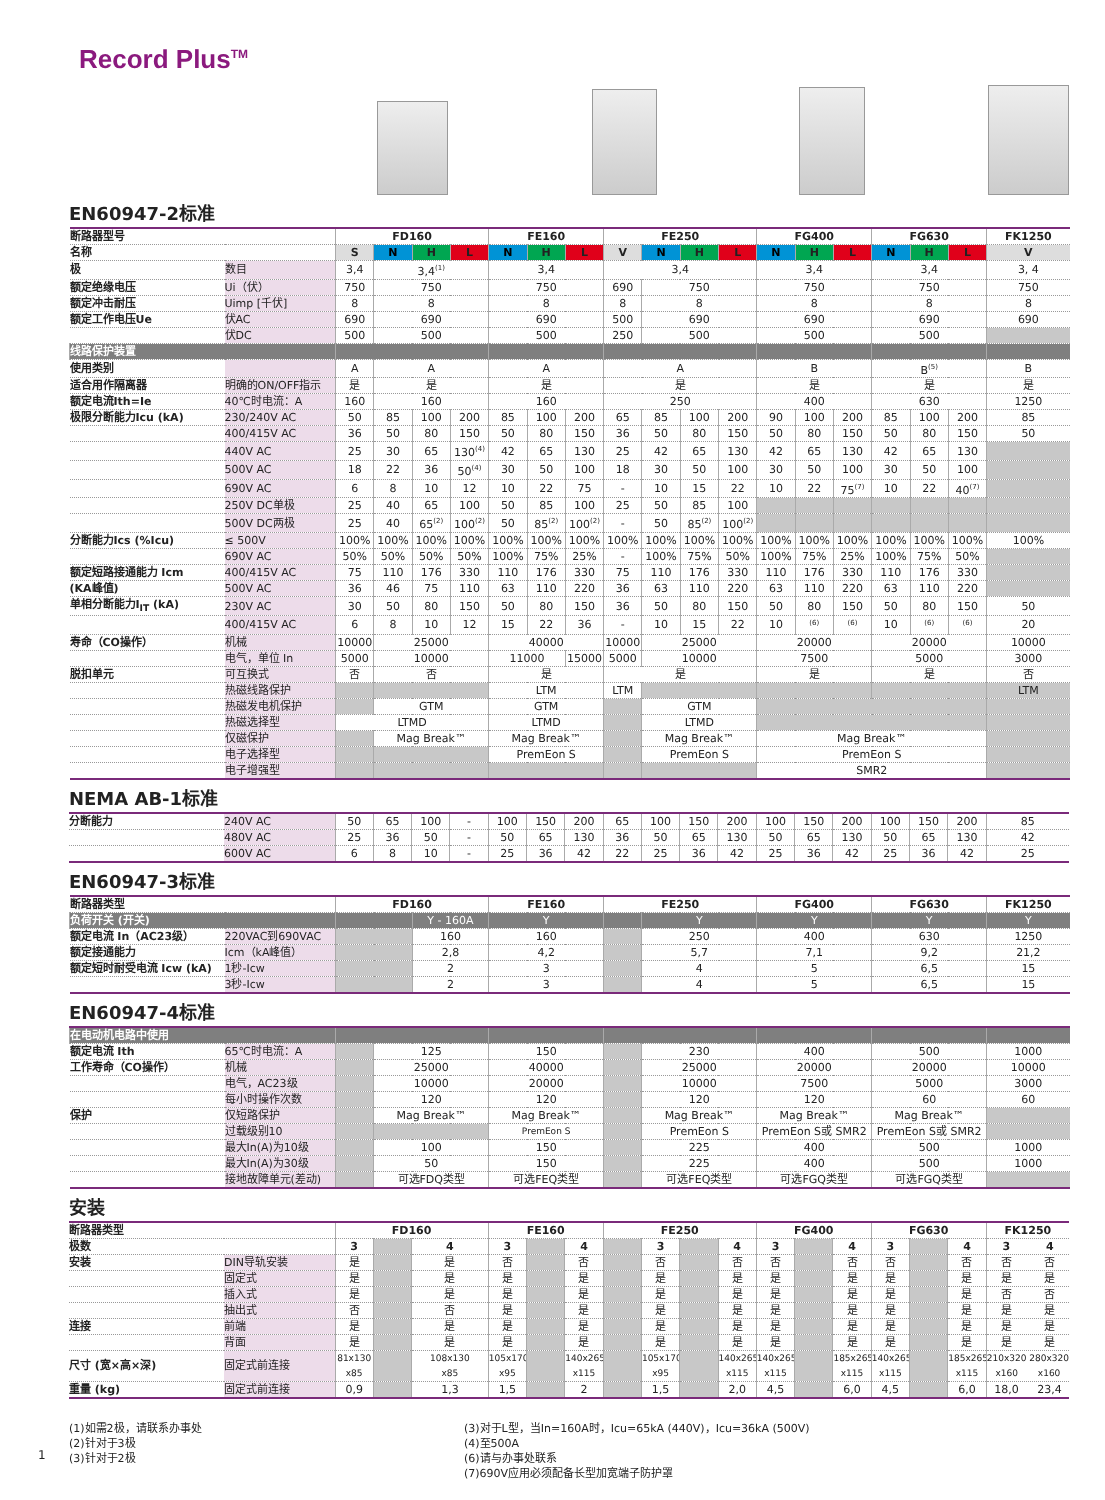Record Plus<sup>TM</sup>
EN60947-2标准
| 断路器型号 | | FD160 | | | | FE160 | | | FE250 | | | | FG400 | | | FG630 | | | FK1250 |
| 名称 | | S | N | H | L | N | H | L | V | N | H | L | N | H | L | N | H | L | V |
| 极 | 数目 | 3,4 | 3,4<sup>(1)</sup> | | | 3,4 | | | 3,4 | | | | 3,4 | | | 3,4 | | | 3, 4 |
| 额定绝缘电压 | Ui（伏） | 750 | 750 | | | 750 | | | 690 | 750 | | | 750 | | | 750 | | | 750 |
| 额定冲击耐压 | Uimp [千伏] | 8 | 8 | | | 8 | | | 8 | 8 | | | 8 | | | 8 | | | 8 |
| 额定工作电压Ue | 伏AC | 690 | 690 | | | 690 | | | 500 | 690 | | | 690 | | | 690 | | | 690 |
| | 伏DC | 500 | 500 | | | 500 | | | 250 | 500 | | | 500 | | | 500 | | | |
| 线路保护装置 | | | | | | | | | | | | | | | | | | | |
| 使用类别 | | A | A | | | A | | | A | | | | B | | | B<sup>(5)</sup> | | | B |
| 适合用作隔离器 | 明确的ON/OFF指示 | 是 | 是 | | | 是 | | | 是 | | | | 是 | | | 是 | | | 是 |
| 额定电流Ith=Ie | 40℃时电流：A | 160 | 160 | | | 160 | | | 250 | | | | 400 | | | 630 | | | 1250 |
| 极限分断能力Icu (kA) | 230/240V AC | 50 | 85 | 100 | 200 | 85 | 100 | 200 | 65 | 85 | 100 | 200 | 90 | 100 | 200 | 85 | 100 | 200 | 85 |
| | 400/415V AC | 36 | 50 | 80 | 150 | 50 | 80 | 150 | 36 | 50 | 80 | 150 | 50 | 80 | 150 | 50 | 80 | 150 | 50 |
| | 440V AC | 25 | 30 | 65 | 130<sup>(4)</sup> | 42 | 65 | 130 | 25 | 42 | 65 | 130 | 42 | 65 | 130 | 42 | 65 | 130 | |
| | 500V AC | 18 | 22 | 36 | 50<sup>(4)</sup> | 30 | 50 | 100 | 18 | 30 | 50 | 100 | 30 | 50 | 100 | 30 | 50 | 100 | |
| | 690V AC | 6 | 8 | 10 | 12 | 10 | 22 | 75 | - | 10 | 15 | 22 | 10 | 22 | 75<sup>(7)</sup> | 10 | 22 | 40<sup>(7)</sup> | |
| | 250V DC单极 | 25 | 40 | 65 | 100 | 50 | 85 | 100 | 25 | 50 | 85 | 100 | | | | | | | |
| | 500V DC两极 | 25 | 40 | 65<sup>(2)</sup> | 100<sup>(2)</sup> | 50 | 85<sup>(2)</sup> | 100<sup>(2)</sup> | - | 50 | 85<sup>(2)</sup> | 100<sup>(2)</sup> | | | | | | | |
| 分断能力Ics (%Icu) | ≤ 500V | 100% | 100% | 100% | 100% | 100% | 100% | 100% | 100% | 100% | 100% | 100% | 100% | 100% | 100% | 100% | 100% | 100% | 100% |
| | 690V AC | 50% | 50% | 50% | 50% | 100% | 75% | 25% | - | 100% | 75% | 50% | 100% | 75% | 25% | 100% | 75% | 50% | |
| 额定短路接通能力 Icm | 400/415V AC | 75 | 110 | 176 | 330 | 110 | 176 | 330 | 75 | 110 | 176 | 330 | 110 | 176 | 330 | 110 | 176 | 330 | |
| (KA峰值) | 500V AC | 36 | 46 | 75 | 110 | 63 | 110 | 220 | 36 | 63 | 110 | 220 | 63 | 110 | 220 | 63 | 110 | 220 | |
| 单相分断能力I<sub>IT</sub> (kA) | 230V AC | 30 | 50 | 80 | 150 | 50 | 80 | 150 | 36 | 50 | 80 | 150 | 50 | 80 | 150 | 50 | 80 | 150 | 50 |
| | 400/415V AC | 6 | 8 | 10 | 12 | 15 | 22 | 36 | - | 10 | 15 | 22 | 10 | <sup>(6)</sup> | <sup>(6)</sup> | 10 | <sup>(6)</sup> | <sup>(6)</sup> | 20 |
| 寿命（CO操作） | 机械 | 10000 | 25000 | | | 40000 | | | 10000 | 25000 | | | 20000 | | | 20000 | | | 10000 |
| | 电气，单位 In | 5000 | 10000 | | | 11000 | | 15000 | 5000 | 10000 | | | 7500 | | | 5000 | | | 3000 |
| 脱扣单元 | 可互换式 | 否 | 否 | | | 是 | | | 是 | | | | 是 | | | 是 | | | 否 |
| | 热磁线路保护 | | | | | LTM | | | LTM | | | | | | | | | | LTM |
| | 热磁发电机保护 | | GTM | | | GTM | | | | GTM | | | | | | | | | |
| | 热磁选择型 | LTMD | | | | LTMD | | | | LTMD | | | | | | | | | |
| | 仅磁保护 | | Mag Break™ | | | Mag Break™ | | | | Mag Break™ | | | Mag Break™ | | | | | | |
| | 电子选择型 | | | | | PremEon S | | | | PremEon S | | | PremEon S | | | | | | |
| | 电子增强型 | | | | | | | | | | | | SMR2 | | | | | | |
NEMA AB-1标准
| 分断能力 | 240V AC | 50 | 65 | 100 | - | 100 | 150 | 200 | 65 | 100 | 150 | 200 | 100 | 150 | 200 | 100 | 150 | 200 | 85 |
| | 480V AC | 25 | 36 | 50 | - | 50 | 65 | 130 | 36 | 50 | 65 | 130 | 50 | 65 | 130 | 50 | 65 | 130 | 42 |
| | 600V AC | 6 | 8 | 10 | - | 25 | 36 | 42 | 22 | 25 | 36 | 42 | 25 | 36 | 42 | 25 | 36 | 42 | 25 |
EN60947-3标准
| 断路器类型 | | FD160 | | FE160 | FE250 | | FG400 | FG630 | FK1250 |
| 负荷开关 (开关) | | | Y - 160A | Y | | Y | Y | Y | Y |
| 额定电流 In（AC23级） | 220VAC到690VAC | | 160 | 160 | | 250 | 400 | 630 | 1250 |
| 额定接通能力 | Icm（kA峰值） | | 2,8 | 4,2 | | 5,7 | 7,1 | 9,2 | 21,2 |
| 额定短时耐受电流 Icw (kA) | 1秒-Icw | | 2 | 3 | | 4 | 5 | 6,5 | 15 |
| | 3秒-Icw | | 2 | 3 | | 4 | 5 | 6,5 | 15 |
EN60947-4标准
| 在电动机电路中使用 | | | | | | | | | |
| 额定电流 Ith | 65℃时电流：A | | 125 | 150 | | 230 | 400 | 500 | 1000 |
| 工作寿命（CO操作） | 机械 | | 25000 | 40000 | | 25000 | 20000 | 20000 | 10000 |
| | 电气，AC23级 | | 10000 | 20000 | | 10000 | 7500 | 5000 | 3000 |
| | 每小时操作次数 | | 120 | 120 | | 120 | 120 | 60 | 60 |
| 保护 | 仅短路保护 | | Mag Break™ | Mag Break™ | | Mag Break™ | Mag Break™ | Mag Break™ | |
| | 过载级别10 | | | PremEon S | | PremEon S | PremEon S或 SMR2 | PremEon S或 SMR2 | |
| | 最大In(A)为10级 | | 100 | 150 | | 225 | 400 | 500 | 1000 |
| | 最大In(A)为30级 | | 50 | 150 | | 225 | 400 | 500 | 1000 |
| | 接地故障单元(差动) | | 可选FDQ类型 | 可选FEQ类型 | | 可选FEQ类型 | 可选FGQ类型 | 可选FGQ类型 | |
安装
| 断路器类型 | | FD160 | | | FE160 | | | FE250 | | | | FG400 | | | FG630 | | | FK1250 |
| 极数 | | 3 | | 4 | 3 | | 4 | | 3 | | 4 | 3 | | 4 | 3 | | 4 | 3 4 |
| 安装 | DIN导轨安装 | 是 | | 是 | 否 | | 否 | | 否 | | 否 | 否 | | 否 | 否 | | 否 | 否 否 |
| | 固定式 | 是 | | 是 | 是 | | 是 | | 是 | | 是 | 是 | | 是 | 是 | | 是 | 是 是 |
| | 插入式 | 是 | | 是 | 是 | | 是 | | 是 | | 是 | 是 | | 是 | 是 | | 是 | 否 否 |
| | 抽出式 | 否 | | 否 | 是 | | 是 | | 是 | | 是 | 是 | | 是 | 是 | | 是 | 是 是 |
| 连接 | 前端 | 是 | | 是 | 是 | | 是 | | 是 | | 是 | 是 | | 是 | 是 | | 是 | 是 是 |
| | 背面 | 是 | | 是 | 是 | | 是 | | 是 | | 是 | 是 | | 是 | 是 | | 是 | 是 是 |
| 尺寸 (宽×高×深) | 固定式前连接 | 81x130 x85 | | 108x130 x85 | 105x170 x95 | | 140x265 x115 | | 105x170 x95 | | 140x265 x115 | 140x265 x115 | | 185x265 x115 | 140x265 x115 | | 185x265 x115 | 210x320 x160 280x320 x160 |
| 重量 (kg) | 固定式前连接 | 0,9 | | 1,3 | 1,5 | | 2 | | 1,5 | | 2,0 | 4,5 | | 6,0 | 4,5 | | 6,0 | 18,0 23,4 |
(1)如需2极，请联系办事处
(2)针对于3极
(3)针对于2极
(3)对于L型，当In=160A时，Icu=65kA (440V)，Icu=36kA (500V)
(4)至500A
(6)请与办事处联系
(7)690V应用必须配备长型加宽端子防护罩
1